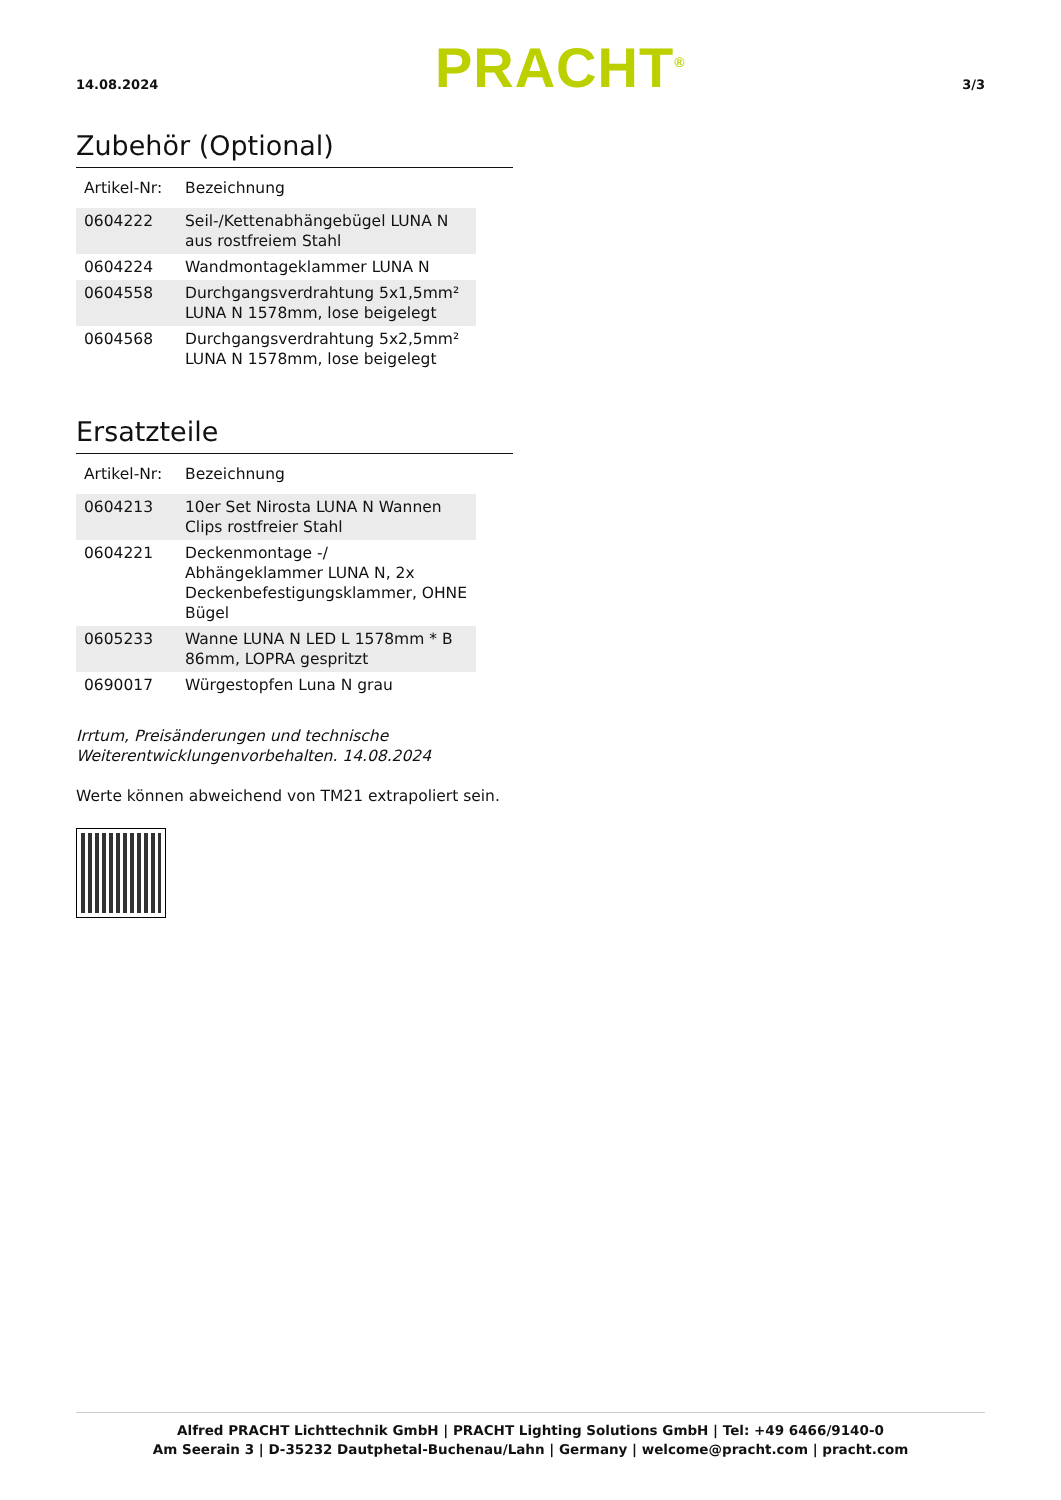14.08.2024 PRACHT<sup>®</sup> 3/3
Zubehör (Optional)
| Artikel-Nr: | Bezeichnung |
| 0604222 | Seil-/Kettenabhängebügel LUNA N aus rostfreiem Stahl |
| 0604224 | Wandmontageklammer LUNA N |
| 0604558 | Durchgangsverdrahtung 5x1,5mm² LUNA N 1578mm, lose beigelegt |
| 0604568 | Durchgangsverdrahtung 5x2,5mm² LUNA N 1578mm, lose beigelegt |
Ersatzteile
| Artikel-Nr: | Bezeichnung |
| 0604213 | 10er Set Nirosta LUNA N Wannen Clips rostfreier Stahl |
| 0604221 | Deckenmontage -/ Abhängeklammer LUNA N, 2x Deckenbefestigungsklammer, OHNE Bügel |
| 0605233 | Wanne LUNA N LED L 1578mm * B 86mm, LOPRA gespritzt |
| 0690017 | Würgestopfen Luna N grau |
Irrtum, Preisänderungen und technische
Weiterentwicklungenvorbehalten. 14.08.2024
Werte können abweichend von TM21 extrapoliert sein.
Alfred PRACHT Lichttechnik GmbH | PRACHT Lighting Solutions GmbH | Tel: +49 6466/9140-0
Am Seerain 3 | D-35232 Dautphetal-Buchenau/Lahn | Germany | welcome@pracht.com | pracht.com